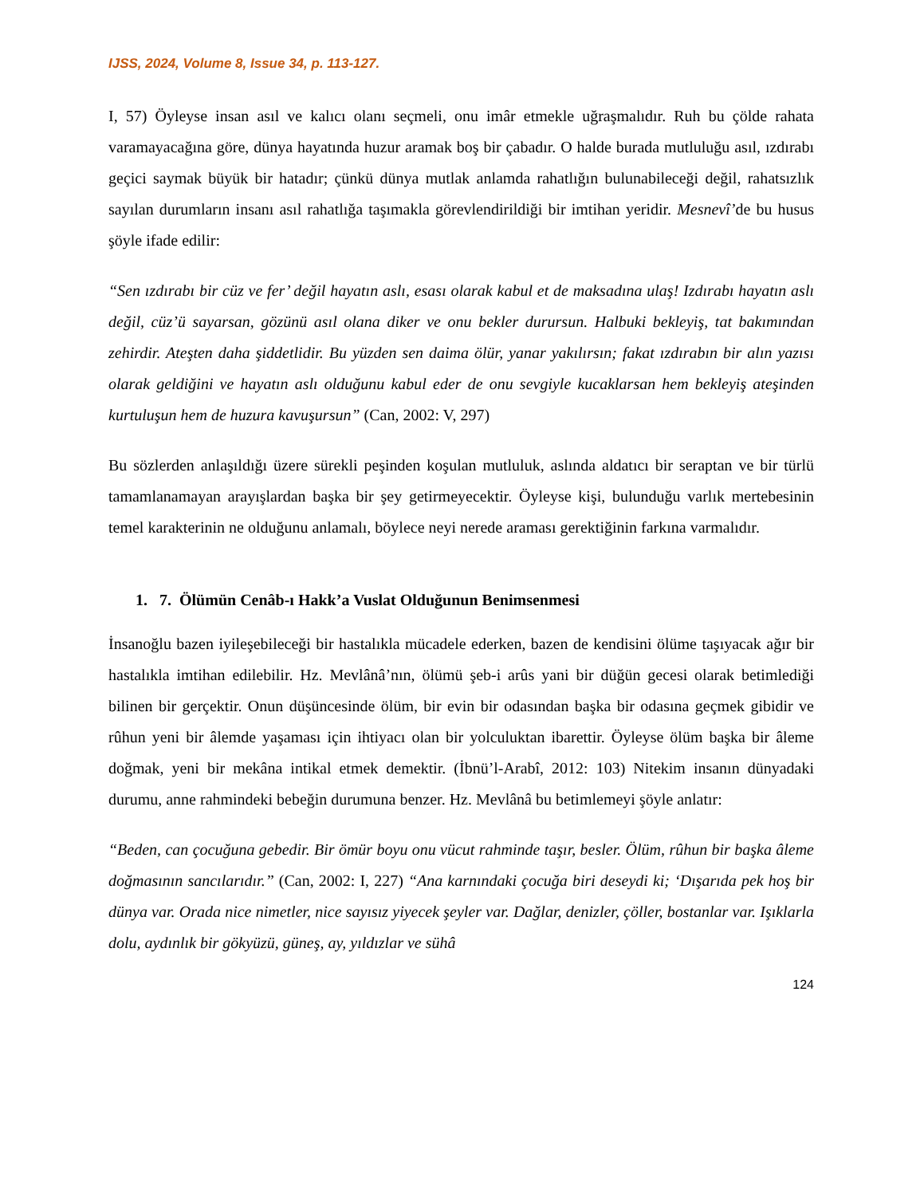IJSS, 2024, Volume 8, Issue 34, p. 113-127.
I, 57) Öyleyse insan asıl ve kalıcı olanı seçmeli, onu imâr etmekle uğraşmalıdır. Ruh bu çölde rahata varamayacağına göre, dünya hayatında huzur aramak boş bir çabadır. O halde burada mutluluğu asıl, ızdırabı geçici saymak büyük bir hatadır; çünkü dünya mutlak anlamda rahatlığın bulunabileceği değil, rahatsızlık sayılan durumların insanı asıl rahatlığa taşımakla görevlendirildiği bir imtihan yeridir. Mesnevî’de bu husus şöyle ifade edilir:
“Sen ızdırabı bir cüz ve fer’ değil hayatın aslı, esası olarak kabul et de maksadına ulaş! Izdırabı hayatın aslı değil, cüz’ü sayarsan, gözünü asıl olana diker ve onu bekler durursun. Halbuki bekleyiş, tat bakımından zehirdir. Ateşten daha şiddetlidir. Bu yüzden sen daima ölür, yanar yakılırsın; fakat ızdırabın bir alın yazısı olarak geldiğini ve hayatın aslı olduğunu kabul eder de onu sevgiyle kucaklarsan hem bekleyiş ateşinden kurtuluşun hem de huzura kavuşursun” (Can, 2002: V, 297)
Bu sözlerden anlaşıldığı üzere sürekli peşinden koşulan mutluluk, aslında aldatıcı bir seraptan ve bir türlü tamamlanamayan arayışlardan başka bir şey getirmeyecektir. Öyleyse kişi, bulunduğu varlık mertebesinin temel karakterinin ne olduğunu anlamalı, böylece neyi nerede araması gerektiğinin farkına varmalıdır.
1. 7. Ölümün Cenâb-ı Hakk’a Vuslat Olduğunun Benimsenmesi
İnsanoğlu bazen iyileşebileceği bir hastalıkla mücadele ederken, bazen de kendisini ölüme taşıyacak ağır bir hastalıkla imtihan edilebilir. Hz. Mevlânâ’nın, ölümü şeb-i arûs yani bir düğün gecesi olarak betimlediği bilinen bir gerçektir. Onun düşüncesinde ölüm, bir evin bir odasından başka bir odasına geçmek gibidir ve rûhun yeni bir âlemde yaşaması için ihtiyacı olan bir yolculuktan ibarettir. Öyleyse ölüm başka bir âleme doğmak, yeni bir mekâna intikal etmek demektir. (İbnü’l-Arabî, 2012: 103) Nitekim insanın dünyadaki durumu, anne rahmindeki bebeğin durumuna benzer. Hz. Mevlânâ bu betimlemeyi şöyle anlatır:
“Beden, can çocuğuna gebedir. Bir ömür boyu onu vücut rahminde taşır, besler. Ölüm, rûhun bir başka âleme doğmasının sancılarıdır.” (Can, 2002: I, 227) “Ana karnındaki çocuğa biri deseydi ki; ‘Dışarıda pek hoş bir dünya var. Orada nice nimetler, nice sayısız yiyecek şeyler var. Dağlar, denizler, çöller, bostanlar var. Işıklarla dolu, aydınlık bir gökyüzü, güneş, ay, yıldızlar ve sühâ
124